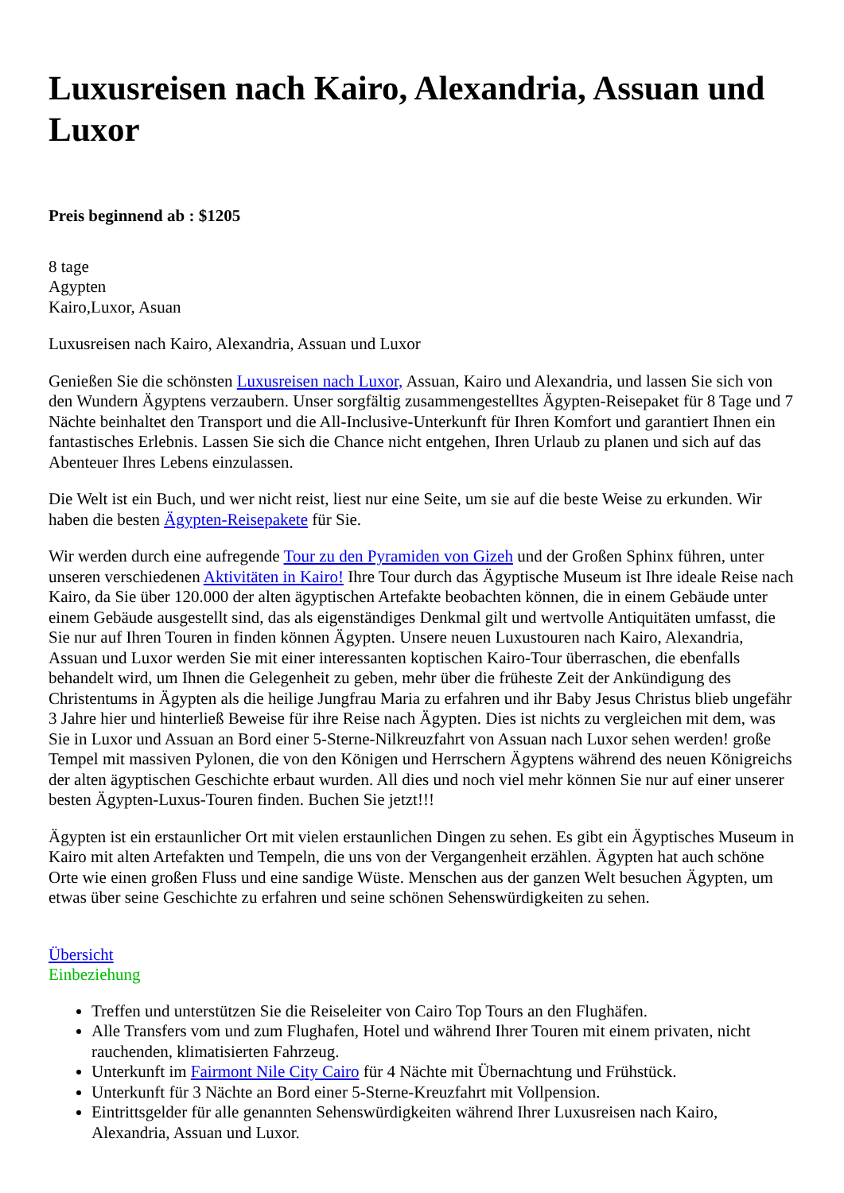Luxusreisen nach Kairo, Alexandria, Assuan und Luxor
Preis beginnend ab : $1205
8 tage
Agypten
Kairo,Luxor, Asuan
Luxusreisen nach Kairo, Alexandria, Assuan und Luxor
Genießen Sie die schönsten Luxusreisen nach Luxor, Assuan, Kairo und Alexandria, und lassen Sie sich von den Wundern Ägyptens verzaubern. Unser sorgfältig zusammengestelltes Ägypten-Reisepaket für 8 Tage und 7 Nächte beinhaltet den Transport und die All-Inclusive-Unterkunft für Ihren Komfort und garantiert Ihnen ein fantastisches Erlebnis. Lassen Sie sich die Chance nicht entgehen, Ihren Urlaub zu planen und sich auf das Abenteuer Ihres Lebens einzulassen.
Die Welt ist ein Buch, und wer nicht reist, liest nur eine Seite, um sie auf die beste Weise zu erkunden. Wir haben die besten Ägypten-Reisepakete für Sie.
Wir werden durch eine aufregende Tour zu den Pyramiden von Gizeh und der Großen Sphinx führen, unter unseren verschiedenen Aktivitäten in Kairo! Ihre Tour durch das Ägyptische Museum ist Ihre ideale Reise nach Kairo, da Sie über 120.000 der alten ägyptischen Artefakte beobachten können, die in einem Gebäude unter einem Gebäude ausgestellt sind, das als eigenständiges Denkmal gilt und wertvolle Antiquitäten umfasst, die Sie nur auf Ihren Touren in finden können Ägypten. Unsere neuen Luxustouren nach Kairo, Alexandria, Assuan und Luxor werden Sie mit einer interessanten koptischen Kairo-Tour überraschen, die ebenfalls behandelt wird, um Ihnen die Gelegenheit zu geben, mehr über die früheste Zeit der Ankündigung des Christentums in Ägypten als die heilige Jungfrau Maria zu erfahren und ihr Baby Jesus Christus blieb ungefähr 3 Jahre hier und hinterließ Beweise für ihre Reise nach Ägypten. Dies ist nichts zu vergleichen mit dem, was Sie in Luxor und Assuan an Bord einer 5-Sterne-Nilkreuzfahrt von Assuan nach Luxor sehen werden! große Tempel mit massiven Pylonen, die von den Königen und Herrschern Ägyptens während des neuen Königreichs der alten ägyptischen Geschichte erbaut wurden. All dies und noch viel mehr können Sie nur auf einer unserer besten Ägypten-Luxus-Touren finden. Buchen Sie jetzt!!!
Ägypten ist ein erstaunlicher Ort mit vielen erstaunlichen Dingen zu sehen. Es gibt ein Ägyptisches Museum in Kairo mit alten Artefakten und Tempeln, die uns von der Vergangenheit erzählen. Ägypten hat auch schöne Orte wie einen großen Fluss und eine sandige Wüste. Menschen aus der ganzen Welt besuchen Ägypten, um etwas über seine Geschichte zu erfahren und seine schönen Sehenswürdigkeiten zu sehen.
Übersicht
Einbeziehung
Treffen und unterstützen Sie die Reiseleiter von Cairo Top Tours an den Flughäfen.
Alle Transfers vom und zum Flughafen, Hotel und während Ihrer Touren mit einem privaten, nicht rauchenden, klimatisierten Fahrzeug.
Unterkunft im Fairmont Nile City Cairo für 4 Nächte mit Übernachtung und Frühstück.
Unterkunft für 3 Nächte an Bord einer 5-Sterne-Kreuzfahrt mit Vollpension.
Eintrittsgelder für alle genannten Sehenswürdigkeiten während Ihrer Luxusreisen nach Kairo, Alexandria, Assuan und Luxor.